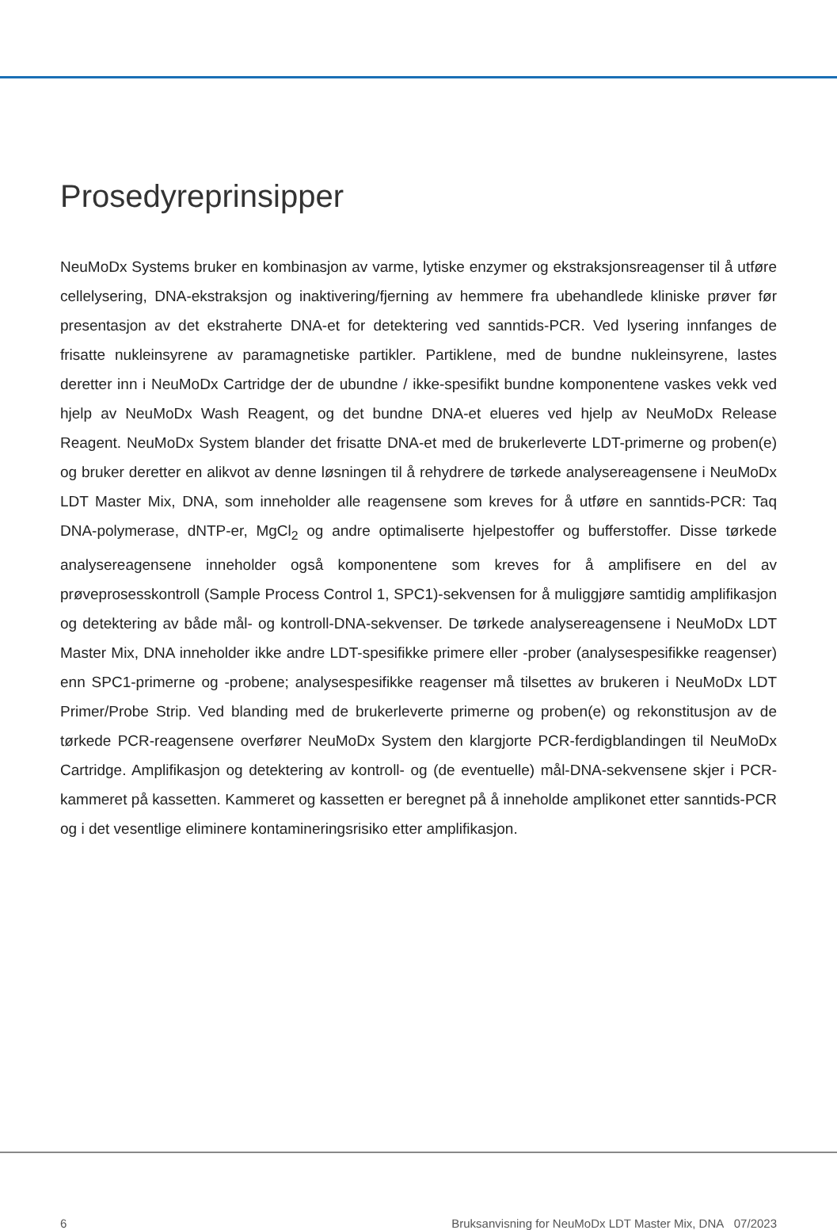Prosedyreprinsipper
NeuMoDx Systems bruker en kombinasjon av varme, lytiske enzymer og ekstraksjonsreagenser til å utføre cellelysering, DNA-ekstraksjon og inaktivering/fjerning av hemmere fra ubehandlede kliniske prøver før presentasjon av det ekstraherte DNA-et for detektering ved sanntids-PCR. Ved lysering innfanges de frisatte nukleinsyrene av paramagnetiske partikler. Partiklene, med de bundne nukleinsyrene, lastes deretter inn i NeuMoDx Cartridge der de ubundne / ikke-spesifikt bundne komponentene vaskes vekk ved hjelp av NeuMoDx Wash Reagent, og det bundne DNA-et elueres ved hjelp av NeuMoDx Release Reagent. NeuMoDx System blander det frisatte DNA-et med de brukerleverte LDT-primerne og proben(e) og bruker deretter en alikvot av denne løsningen til å rehydrere de tørkede analysereagensene i NeuMoDx LDT Master Mix, DNA, som inneholder alle reagensene som kreves for å utføre en sanntids-PCR: Taq DNA-polymerase, dNTP-er, MgCl<sub>2</sub> og andre optimaliserte hjelpestoffer og bufferstoffer. Disse tørkede analysereagensene inneholder også komponentene som kreves for å amplifisere en del av prøveprosesskontroll (Sample Process Control 1, SPC1)-sekvensen for å muliggjøre samtidig amplifikasjon og detektering av både mål- og kontroll-DNA-sekvenser. De tørkede analysereagensene i NeuMoDx LDT Master Mix, DNA inneholder ikke andre LDT-spesifikke primere eller -prober (analysespesifikke reagenser) enn SPC1-primerne og -probene; analysespesifikke reagenser må tilsettes av brukeren i NeuMoDx LDT Primer/Probe Strip. Ved blanding med de brukerleverte primerne og proben(e) og rekonstitusjon av de tørkede PCR-reagensene overfører NeuMoDx System den klargjorte PCR-ferdigblandingen til NeuMoDx Cartridge. Amplifikasjon og detektering av kontroll- og (de eventuelle) mål-DNA-sekvensene skjer i PCR-kammeret på kassetten. Kammeret og kassetten er beregnet på å inneholde amplikonet etter sanntids-PCR og i det vesentlige eliminere kontamineringsrisiko etter amplifikasjon.
6 Bruksanvisning for NeuMoDx LDT Master Mix, DNA 07/2023